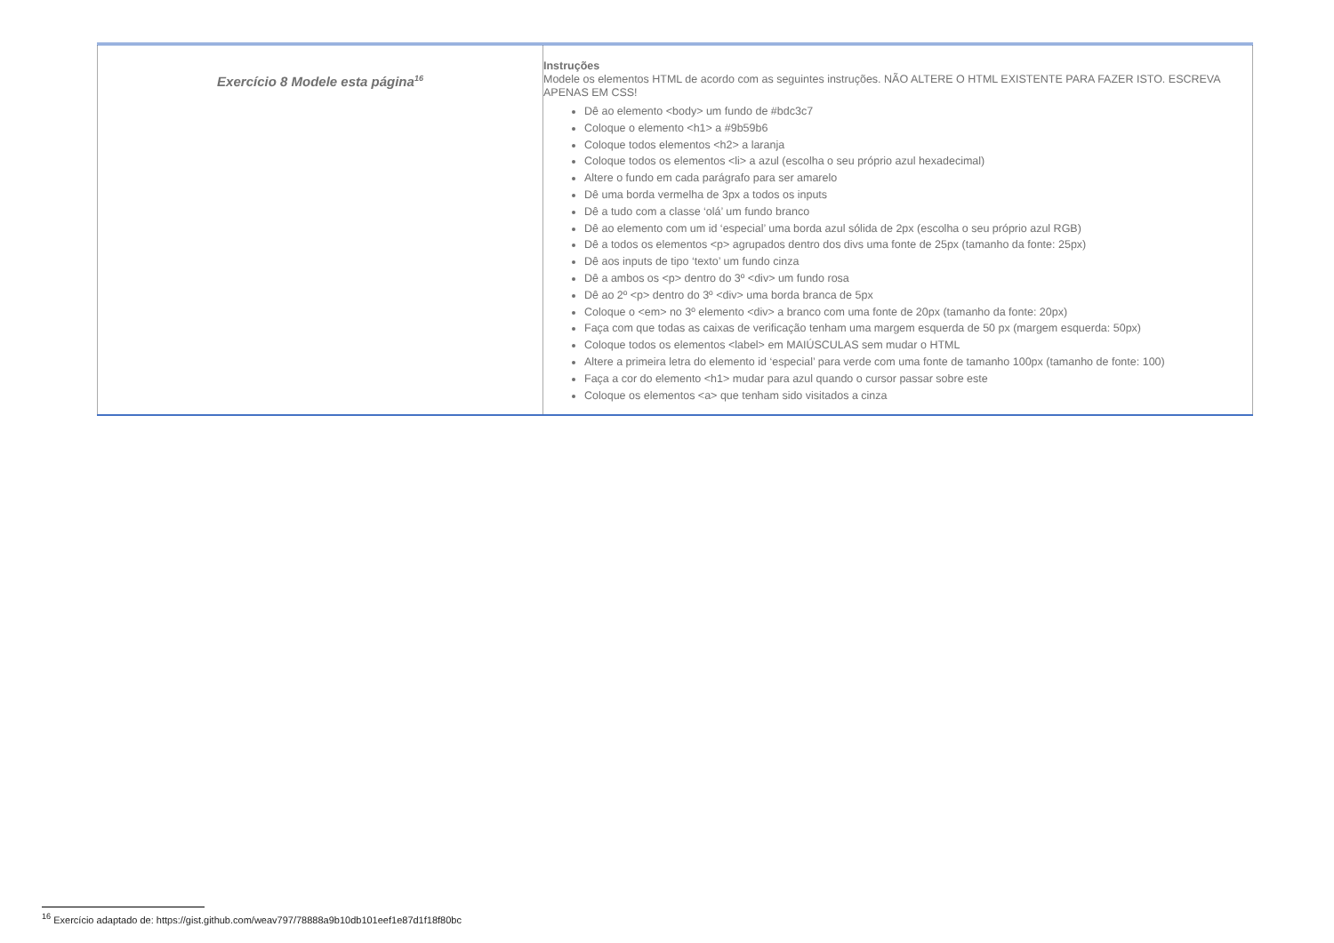| Exercício 8 Modele esta página<sup>16</sup> | Instruções Modele os elementos HTML de acordo com as seguintes instruções. NÃO ALTERE O HTML EXISTENTE PARA FAZER ISTO. ESCREVA APENAS EM CSS! Dê ao elemento <body> um fundo de #bdc3c7 Coloque o elemento <h1> a #9b59b6 Coloque todos elementos <h2> a laranja Coloque todos os elementos <li> a azul (escolha o seu próprio azul hexadecimal) Altere o fundo em cada parágrafo para ser amarelo Dê uma borda vermelha de 3px a todos os inputs Dê a tudo com a classe ‘olá’ um fundo branco Dê ao elemento com um id ‘especial’ uma borda azul sólida de 2px (escolha o seu próprio azul RGB) Dê a todos os elementos <p> agrupados dentro dos divs uma fonte de 25px (tamanho da fonte: 25px) Dê aos inputs de tipo ‘texto’ um fundo cinza Dê a ambos os <p> dentro do 3º <div> um fundo rosa Dê ao 2º <p> dentro do 3º <div> uma borda branca de 5px Coloque o <em> no 3º elemento <div> a branco com uma fonte de 20px (tamanho da fonte: 20px) Faça com que todas as caixas de verificação tenham uma margem esquerda de 50 px (margem esquerda: 50px) Coloque todos os elementos <label> em MAIÚSCULAS sem mudar o HTML Altere a primeira letra do elemento id ‘especial’ para verde com uma fonte de tamanho 100px (tamanho de fonte: 100) Faça a cor do elemento <h1> mudar para azul quando o cursor passar sobre este Coloque os elementos <a> que tenham sido visitados a cinza |
<sup>16</sup> Exercício adaptado de: https://gist.github.com/weav797/78888a9b10db101eef1e87d1f18f80bc